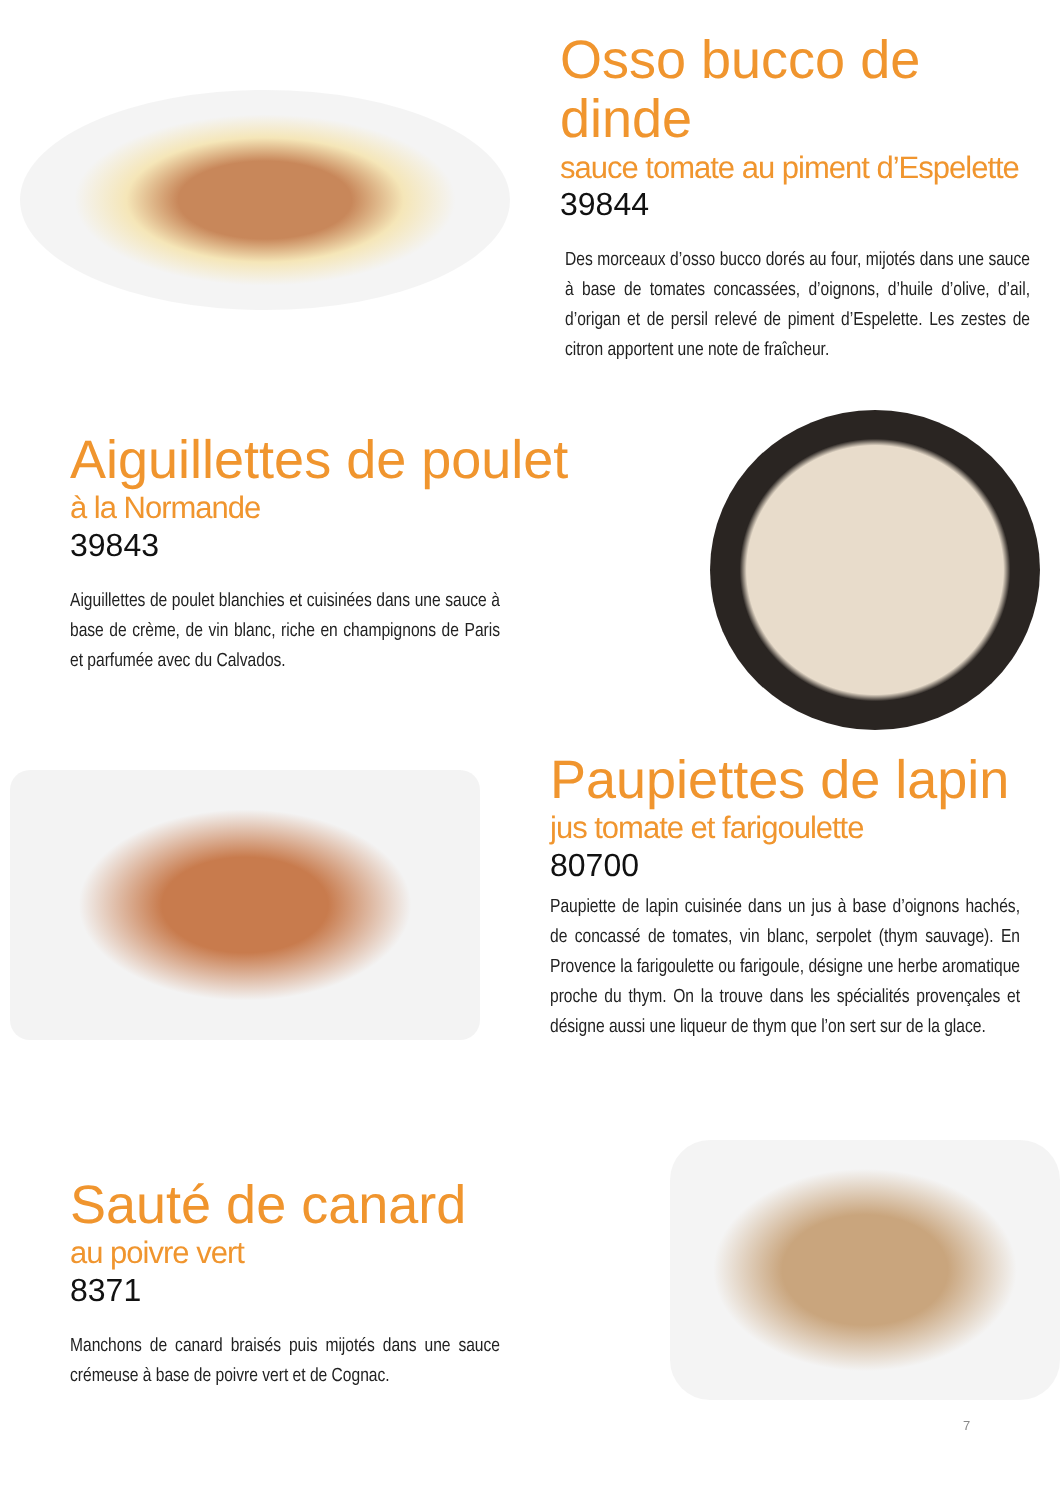Osso bucco de dinde
sauce tomate au piment d’Espelette
39844
Des morceaux d’osso bucco dorés au four, mijotés dans une sauce à base de tomates concassées, d’oignons, d’huile d’olive, d’ail, d’origan et de persil relevé de piment d’Espelette. Les zestes de citron apportent une note de fraîcheur.
Aiguillettes de poulet
à la Normande
39843
Aiguillettes de poulet blanchies et cuisinées dans une sauce à base de crème, de vin blanc, riche en champignons de Paris et parfumée avec du Calvados.
Paupiettes de lapin
jus tomate et farigoulette
80700
Paupiette de lapin cuisinée dans un jus à base d’oignons hachés, de concassé de tomates, vin blanc, serpolet (thym sauvage). En Provence la farigoulette ou farigoule, désigne une herbe aromatique proche du thym. On la trouve dans les spécialités provençales et désigne aussi une liqueur de thym que l’on sert sur de la glace.
Sauté de canard
au poivre vert
8371
Manchons de canard braisés puis mijotés dans une sauce crémeuse à base de poivre vert et de Cognac.
7